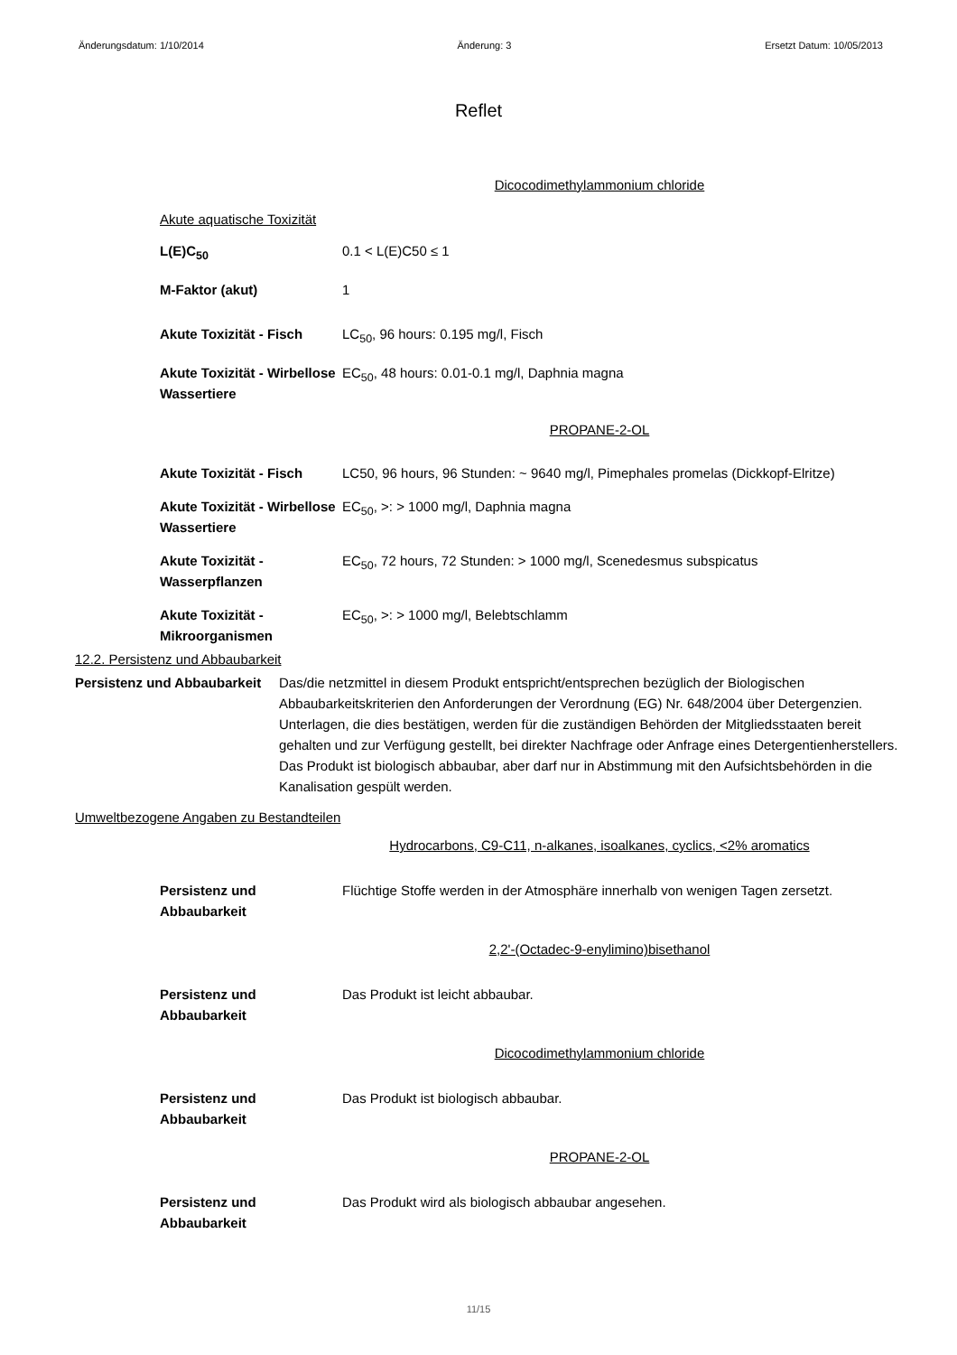Änderungsdatum: 1/10/2014 Änderung: 3 Ersetzt Datum: 10/05/2013
Reflet
Dicocodimethylammonium chloride
Akute aquatische Toxizität
L(E)C<sub>50</sub> 0.1 < L(E)C50 ≤ 1
M-Faktor (akut) 1
Akute Toxizität - Fisch
LC<sub>50</sub>, 96 hours: 0.195 mg/l, Fisch
Akute Toxizität - Wirbellose Wassertiere
EC<sub>50</sub>, 48 hours: 0.01-0.1 mg/l, Daphnia magna
PROPANE-2-OL
Akute Toxizität - Fisch
LC50, 96 hours, 96 Stunden: ~ 9640 mg/l, Pimephales promelas (Dickkopf-Elritze)
Akute Toxizität - Wirbellose Wassertiere
EC<sub>50</sub>, >: > 1000 mg/l, Daphnia magna
Akute Toxizität - Wasserpflanzen
EC<sub>50</sub>, 72 hours, 72 Stunden: > 1000 mg/l, Scenedesmus subspicatus
Akute Toxizität - Mikroorganismen
EC<sub>50</sub>, >: > 1000 mg/l, Belebtschlamm
12.2. Persistenz und Abbaubarkeit
Persistenz und Abbaubarkeit
Das/die netzmittel in diesem Produkt entspricht/entsprechen bezüglich der Biologischen Abbaubarkeitskriterien den Anforderungen der Verordnung (EG) Nr. 648/2004 über Detergenzien. Unterlagen, die dies bestätigen, werden für die zuständigen Behörden der Mitgliedsstaaten bereit gehalten und zur Verfügung gestellt, bei direkter Nachfrage oder Anfrage eines Detergentienherstellers. Das Produkt ist biologisch abbaubar, aber darf nur in Abstimmung mit den Aufsichtsbehörden in die Kanalisation gespült werden.
Umweltbezogene Angaben zu Bestandteilen
Hydrocarbons, C9-C11, n-alkanes, isoalkanes, cyclics, <2% aromatics
Persistenz und Abbaubarkeit
Flüchtige Stoffe werden in der Atmosphäre innerhalb von wenigen Tagen zersetzt.
2,2'-(Octadec-9-enylimino)bisethanol
Persistenz und Abbaubarkeit
Das Produkt ist leicht abbaubar.
Dicocodimethylammonium chloride
Persistenz und Abbaubarkeit
Das Produkt ist biologisch abbaubar.
PROPANE-2-OL
Persistenz und Abbaubarkeit
Das Produkt wird als biologisch abbaubar angesehen.
11/15